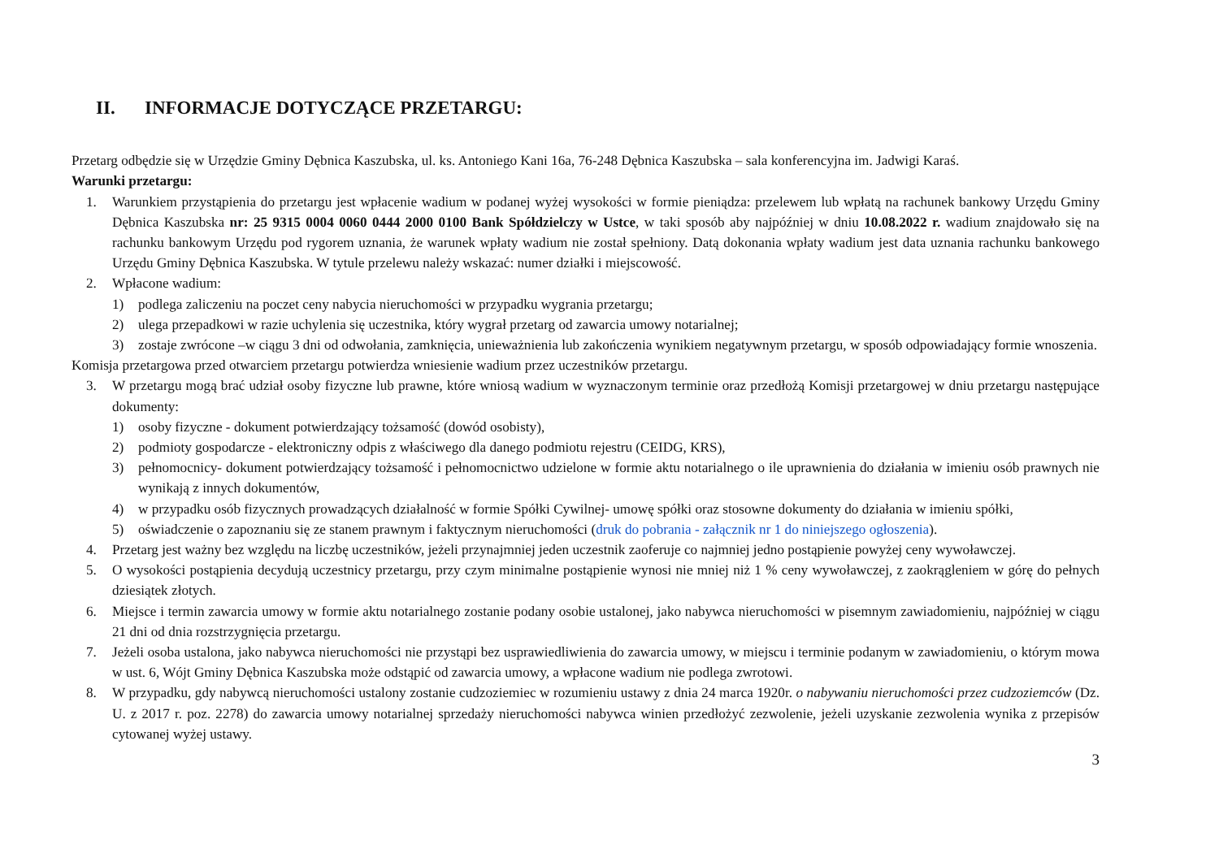II. INFORMACJE DOTYCZĄCE PRZETARGU:
Przetarg odbędzie się w Urzędzie Gminy Dębnica Kaszubska, ul. ks. Antoniego Kani 16a, 76-248 Dębnica Kaszubska – sala konferencyjna im. Jadwigi Karaś.
Warunki przetargu:
1. Warunkiem przystąpienia do przetargu jest wpłacenie wadium w podanej wyżej wysokości w formie pieniądza: przelewem lub wpłatą na rachunek bankowy Urzędu Gminy Dębnica Kaszubska nr: 25 9315 0004 0060 0444 2000 0100 Bank Spółdzielczy w Ustce, w taki sposób aby najpóźniej w dniu 10.08.2022 r. wadium znajdowało się na rachunku bankowym Urzędu pod rygorem uznania, że warunek wpłaty wadium nie został spełniony. Datą dokonania wpłaty wadium jest data uznania rachunku bankowego Urzędu Gminy Dębnica Kaszubska. W tytule przelewu należy wskazać: numer działki i miejscowość.
2. Wpłacone wadium:
1) podlega zaliczeniu na poczet ceny nabycia nieruchomości w przypadku wygrania przetargu;
2) ulega przepadkowi w razie uchylenia się uczestnika, który wygrał przetarg od zawarcia umowy notarialnej;
3) zostaje zwrócone –w ciągu 3 dni od odwołania, zamknięcia, unieważnienia lub zakończenia wynikiem negatywnym przetargu, w sposób odpowiadający formie wnoszenia.
Komisja przetargowa przed otwarciem przetargu potwierdza wniesienie wadium przez uczestników przetargu.
3. W przetargu mogą brać udział osoby fizyczne lub prawne, które wniosą wadium w wyznaczonym terminie oraz przedłożą Komisji przetargowej w dniu przetargu następujące dokumenty:
1) osoby fizyczne - dokument potwierdzający tożsamość (dowód osobisty),
2) podmioty gospodarcze - elektroniczny odpis z właściwego dla danego podmiotu rejestru (CEIDG, KRS),
3) pełnomocnicy- dokument potwierdzający tożsamość i pełnomocnictwo udzielone w formie aktu notarialnego o ile uprawnienia do działania w imieniu osób prawnych nie wynikają z innych dokumentów,
4) w przypadku osób fizycznych prowadzących działalność w formie Spółki Cywilnej- umowę spółki oraz stosowne dokumenty do działania w imieniu spółki,
5) oświadczenie o zapoznaniu się ze stanem prawnym i faktycznym nieruchomości (druk do pobrania - załącznik nr 1 do niniejszego ogłoszenia).
4. Przetarg jest ważny bez względu na liczbę uczestników, jeżeli przynajmniej jeden uczestnik zaoferuje co najmniej jedno postąpienie powyżej ceny wywoławczej.
5. O wysokości postąpienia decydują uczestnicy przetargu, przy czym minimalne postąpienie wynosi nie mniej niż 1 % ceny wywoławczej, z zaokrągleniem w górę do pełnych dziesiątek złotych.
6. Miejsce i termin zawarcia umowy w formie aktu notarialnego zostanie podany osobie ustalonej, jako nabywca nieruchomości w pisemnym zawiadomieniu, najpóźniej w ciągu 21 dni od dnia rozstrzygnięcia przetargu.
7. Jeżeli osoba ustalona, jako nabywca nieruchomości nie przystąpi bez usprawiedliwienia do zawarcia umowy, w miejscu i terminie podanym w zawiadomieniu, o którym mowa w ust. 6, Wójt Gminy Dębnica Kaszubska może odstąpić od zawarcia umowy, a wpłacone wadium nie podlega zwrotowi.
8. W przypadku, gdy nabywcą nieruchomości ustalony zostanie cudzoziemiec w rozumieniu ustawy z dnia 24 marca 1920r. o nabywaniu nieruchomości przez cudzoziemców (Dz. U. z 2017 r. poz. 2278) do zawarcia umowy notarialnej sprzedaży nieruchomości nabywca winien przedłożyć zezwolenie, jeżeli uzyskanie zezwolenia wynika z przepisów cytowanej wyżej ustawy.
3